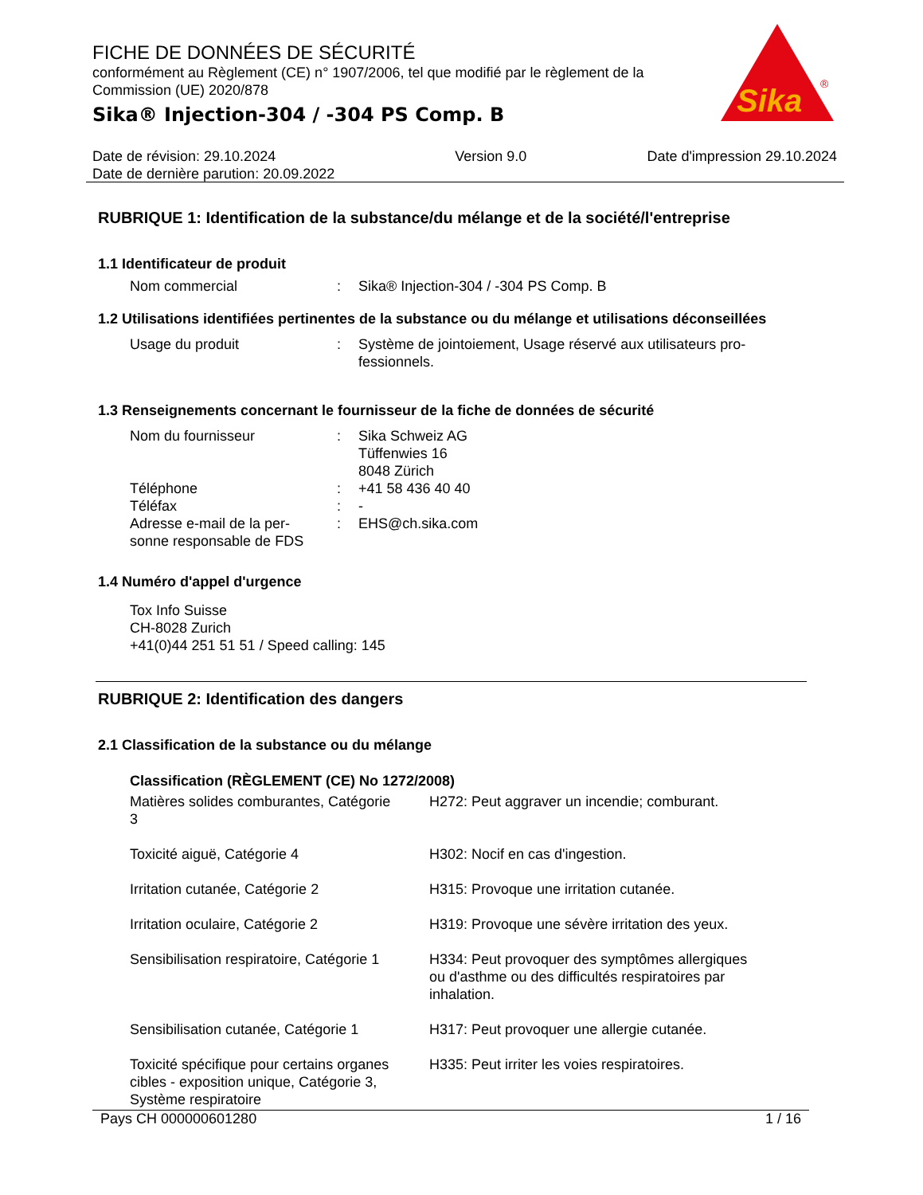FICHE DE DONNÉES DE SÉCURITÉ
conformément au Règlement (CE) n° 1907/2006, tel que modifié par le règlement de la Commission (UE) 2020/878
Sika® Injection-304 / -304 PS Comp. B
Sika
®
Date de révision: 29.10.2024
Date de dernière parution: 20.09.2022
Version 9.0 Date d'impression 29.10.2024
RUBRIQUE 1: Identification de la substance/du mélange et de la société/l'entreprise
1.1 Identificateur de produit
| Nom commercial | : | Sika® Injection-304 / -304 PS Comp. B |
1.2 Utilisations identifiées pertinentes de la substance ou du mélange et utilisations déconseillées
| Usage du produit | : | Système de jointoiement, Usage réservé aux utilisateurs pro- fessionnels. |
1.3 Renseignements concernant le fournisseur de la fiche de données de sécurité
| Nom du fournisseur | : | Sika Schweiz AG Tüffenwies 16 8048 Zürich |
| Téléphone | : | +41 58 436 40 40 |
| Téléfax | : | - |
| Adresse e-mail de la per- sonne responsable de FDS | : | EHS@ch.sika.com |
1.4 Numéro d'appel d'urgence
Tox Info Suisse
CH-8028 Zurich
+41(0)44 251 51 51 / Speed calling: 145
RUBRIQUE 2: Identification des dangers
2.1 Classification de la substance ou du mélange
Classification (RÈGLEMENT (CE) No 1272/2008)
| Matières solides comburantes, Catégorie 3 | H272: Peut aggraver un incendie; comburant. |
| Toxicité aiguë, Catégorie 4 | H302: Nocif en cas d'ingestion. |
| Irritation cutanée, Catégorie 2 | H315: Provoque une irritation cutanée. |
| Irritation oculaire, Catégorie 2 | H319: Provoque une sévère irritation des yeux. |
| Sensibilisation respiratoire, Catégorie 1 | H334: Peut provoquer des symptômes allergiques ou d'asthme ou des difficultés respiratoires par inhalation. |
| Sensibilisation cutanée, Catégorie 1 | H317: Peut provoquer une allergie cutanée. |
| Toxicité spécifique pour certains organes cibles - exposition unique, Catégorie 3, Système respiratoire | H335: Peut irriter les voies respiratoires. |
Pays CH 000000601280 1 / 16